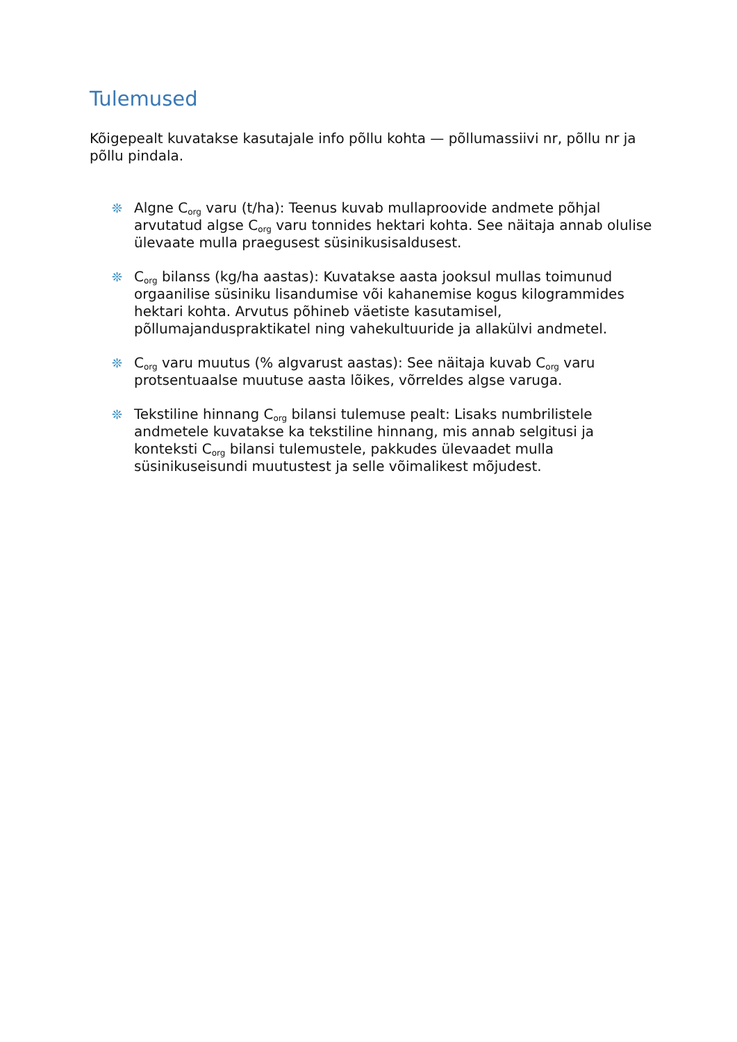Tulemused
Kõigepealt kuvatakse kasutajale info põllu kohta — põllumassiivi nr, põllu nr ja põllu pindala.
❊ Algne C<sub>org</sub> varu (t/ha): Teenus kuvab mullaproovide andmete põhjal arvutatud algse C<sub>org</sub> varu tonnides hektari kohta. See näitaja annab olulise ülevaate mulla praegusest süsinikusisaldusest.
❊ C<sub>org</sub> bilanss (kg/ha aastas): Kuvatakse aasta jooksul mullas toimunud orgaanilise süsiniku lisandumise või kahanemise kogus kilogrammides hektari kohta. Arvutus põhineb väetiste kasutamisel, põllumajanduspraktikatel ning vahekultuuride ja allakülvi andmetel.
❊ C<sub>org</sub> varu muutus (% algvarust aastas): See näitaja kuvab C<sub>org</sub> varu protsentuaalse muutuse aasta lõikes, võrreldes algse varuga.
❊ Tekstiline hinnang C<sub>org</sub> bilansi tulemuse pealt: Lisaks numbrilistele andmetele kuvatakse ka tekstiline hinnang, mis annab selgitusi ja konteksti C<sub>org</sub> bilansi tulemustele, pakkudes ülevaadet mulla süsinikuseisundi muutustest ja selle võimalikest mõjudest.